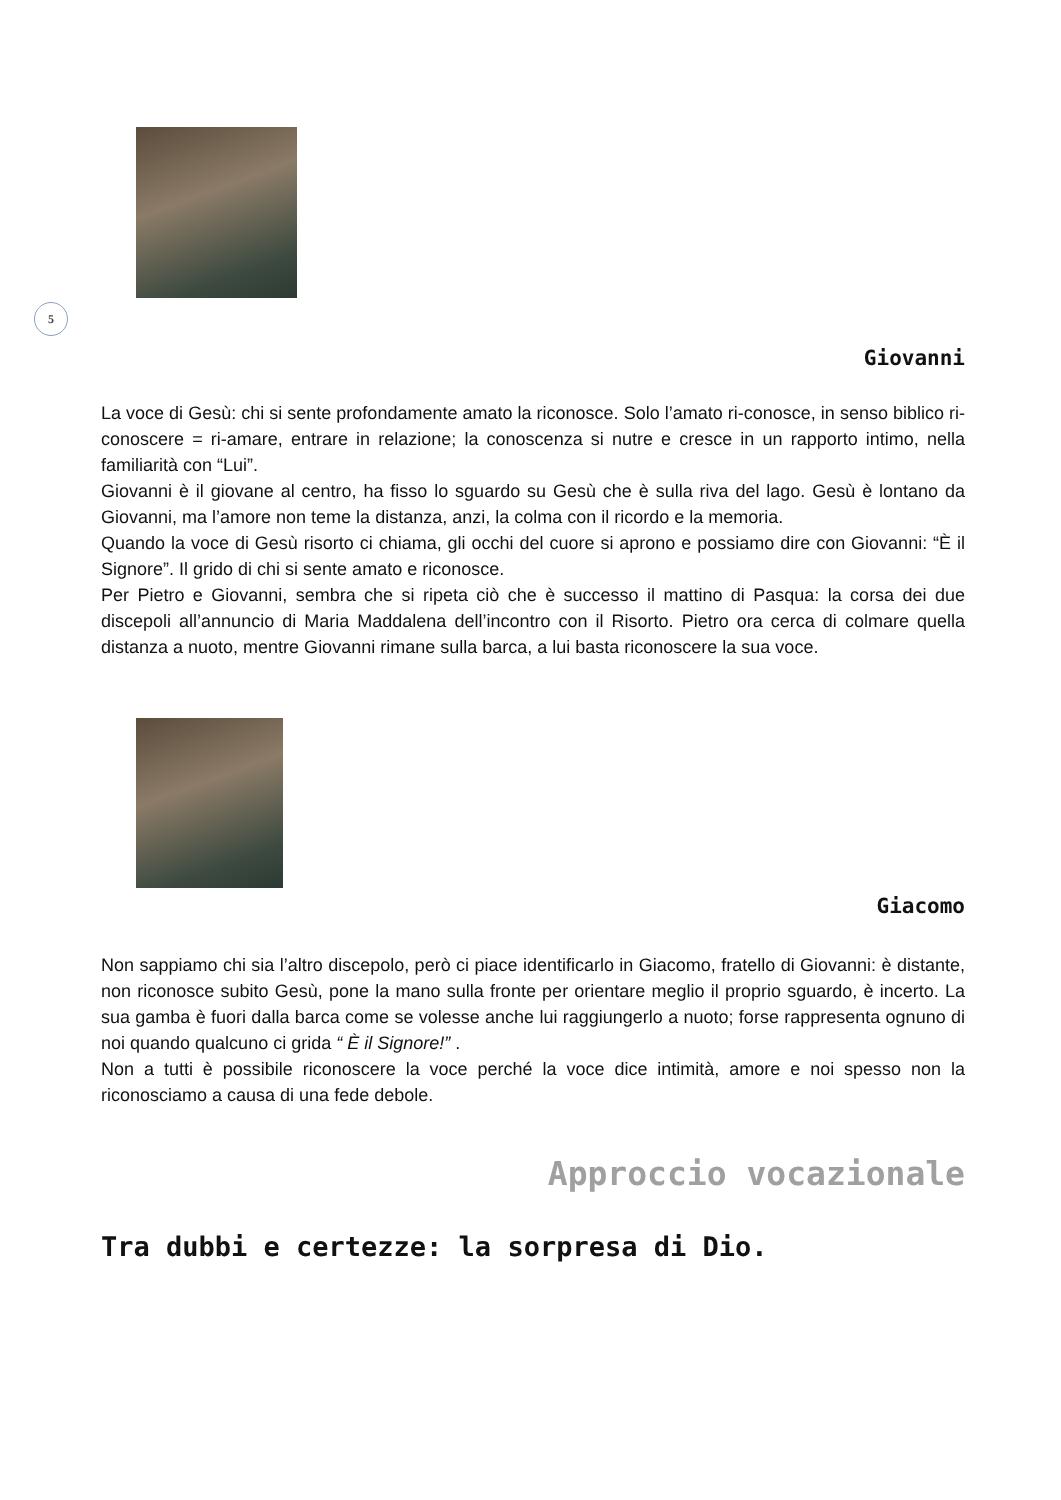5
Giovanni
La voce di Gesù: chi si sente profondamente amato la riconosce. Solo l’amato ri-conosce, in senso biblico ri-conoscere = ri-amare, entrare in relazione; la conoscenza si nutre e cresce in un rapporto intimo, nella familiarità con “Lui”.
Giovanni è il giovane al centro, ha fisso lo sguardo su Gesù che è sulla riva del lago. Gesù è lontano da Giovanni, ma l’amore non teme la distanza, anzi, la colma con il ricordo e la memoria.
Quando la voce di Gesù risorto ci chiama, gli occhi del cuore si aprono e possiamo dire con Giovanni: “È il Signore”. Il grido di chi si sente amato e riconosce.
Per Pietro e Giovanni, sembra che si ripeta ciò che è successo il mattino di Pasqua: la corsa dei due discepoli all’annuncio di Maria Maddalena dell’incontro con il Risorto. Pietro ora cerca di colmare quella distanza a nuoto, mentre Giovanni rimane sulla barca, a lui basta riconoscere la sua voce.
Giacomo
Non sappiamo chi sia l’altro discepolo, però ci piace identificarlo in Giacomo, fratello di Giovanni: è distante, non riconosce subito Gesù, pone la mano sulla fronte per orientare meglio il proprio sguardo, è incerto. La sua gamba è fuori dalla barca come se volesse anche lui raggiungerlo a nuoto; forse rappresenta ognuno di noi quando qualcuno ci grida “ È il Signore!” .
Non a tutti è possibile riconoscere la voce perché la voce dice intimità, amore e noi spesso non la riconosciamo a causa di una fede debole.
Approccio vocazionale
Tra dubbi e certezze: la sorpresa di Dio.